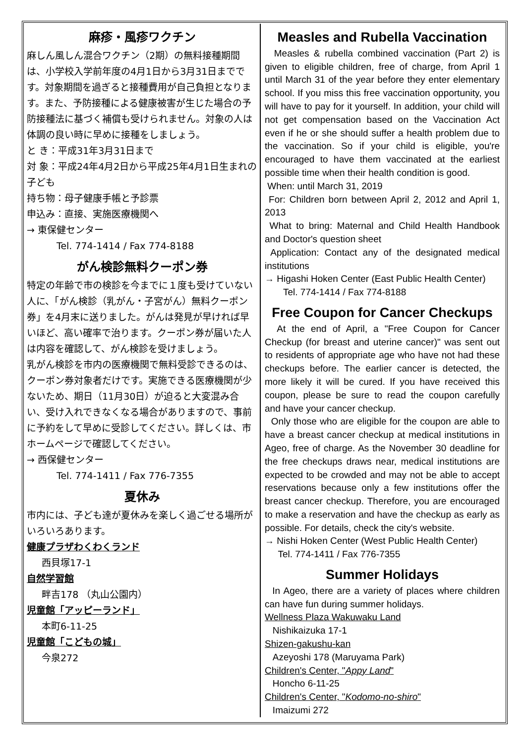麻疹・風疹ワクチン
麻しん風しん混合ワクチン（2期）の無料接種期間は、小学校入学前年度の4月1日から3月31日までです。対象期間を過ぎると接種費用が自己負担となります。また、予防接種による健康被害が生じた場合の予防接種法に基づく補償も受けられません。対象の人は体調の良い時に早めに接種をしましょう。
と き：平成31年3月31日まで
対 象：平成24年4月2日から平成25年4月1日生まれの子ども
持ち物：母子健康手帳と予診票
申込み：直接、実施医療機関へ
→ 東保健センター
Tel. 774-1414 / Fax 774-8188
がん検診無料クーポン券
特定の年齢で市の検診を今までに１度も受けていない人に、「がん検診（乳がん・子宮がん）無料クーポン券」を4月末に送りました。がんは発見が早ければ早いほど、高い確率で治ります。クーポン券が届いた人は内容を確認して、がん検診を受けましょう。
乳がん検診を市内の医療機関で無料受診できるのは、クーポン券対象者だけです。実施できる医療機関が少ないため、期日（11月30日）が迫ると大変混み合い、受け入れできなくなる場合がありますので、事前に予約をして早めに受診してください。詳しくは、市ホームページで確認してください。
→ 西保健センター
Tel. 774-1411 / Fax 776-7355
夏休み
市内には、子ども達が夏休みを楽しく過ごせる場所がいろいろあります。
健康プラザわくわくランド
西貝塚17-1
自然学習館
畔吉178 （丸山公園内）
児童館「アッピーランド」
本町6-11-25
児童館「こどもの城」
今泉272
Measles and Rubella Vaccination
Measles & rubella combined vaccination (Part 2) is given to eligible children, free of charge, from April 1 until March 31 of the year before they enter elementary school. If you miss this free vaccination opportunity, you will have to pay for it yourself. In addition, your child will not get compensation based on the Vaccination Act even if he or she should suffer a health problem due to the vaccination. So if your child is eligible, you're encouraged to have them vaccinated at the earliest possible time when their health condition is good.
When: until March 31, 2019
For: Children born between April 2, 2012 and April 1, 2013
What to bring: Maternal and Child Health Handbook and Doctor's question sheet
Application: Contact any of the designated medical institutions
→ Higashi Hoken Center (East Public Health Center)
Tel. 774-1414 / Fax 774-8188
Free Coupon for Cancer Checkups
At the end of April, a "Free Coupon for Cancer Checkup (for breast and uterine cancer)" was sent out to residents of appropriate age who have not had these checkups before. The earlier cancer is detected, the more likely it will be cured. If you have received this coupon, please be sure to read the coupon carefully and have your cancer checkup.
Only those who are eligible for the coupon are able to have a breast cancer checkup at medical institutions in Ageo, free of charge. As the November 30 deadline for the free checkups draws near, medical institutions are expected to be crowded and may not be able to accept reservations because only a few institutions offer the breast cancer checkup. Therefore, you are encouraged to make a reservation and have the checkup as early as possible. For details, check the city's website.
→ Nishi Hoken Center (West Public Health Center)
Tel. 774-1411 / Fax 776-7355
Summer Holidays
In Ageo, there are a variety of places where children can have fun during summer holidays.
Wellness Plaza Wakuwaku Land
Nishikaizuka 17-1
Shizen-gakushu-kan
Azeyoshi 178 (Maruyama Park)
Children's Center, "Appy Land"
Honcho 6-11-25
Children's Center, "Kodomo-no-shiro"
Imaizumi 272